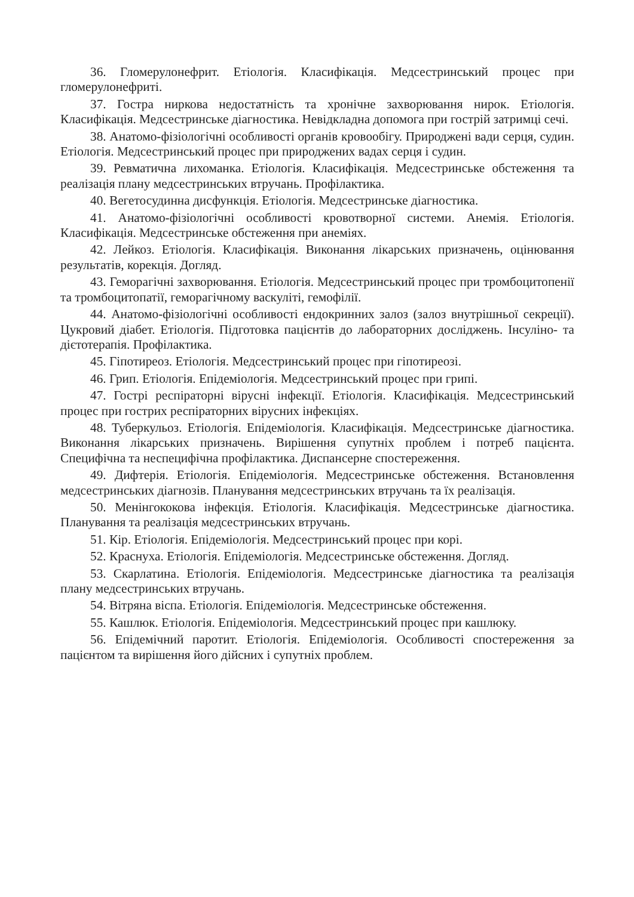36. Гломерулонефрит. Етіологія. Класифікація. Медсестринський процес при гломерулонефриті.
37. Гостра ниркова недостатність та хронічне захворювання нирок. Етіологія. Класифікація. Медсестринське діагностика. Невідкладна допомога при гострій затримці сечі.
38. Анатомо-фізіологічні особливості органів кровообігу. Природжені вади серця, судин. Етіологія. Медсестринський процес при природжених вадах серця і судин.
39. Ревматична лихоманка. Етіологія. Класифікація. Медсестринське обстеження та реалізація плану медсестринських втручань. Профілактика.
40. Вегетосудинна дисфункція. Етіологія. Медсестринське діагностика.
41. Анатомо-фізіологічні особливості кровотворної системи. Анемія. Етіологія. Класифікація. Медсестринське обстеження при анеміях.
42. Лейкоз. Етіологія. Класифікація. Виконання лікарських призначень, оцінювання результатів, корекція. Догляд.
43. Геморагічні захворювання. Етіологія. Медсестринський процес при тромбоцитопенії та тромбоцитопатії, геморагічному васкуліті, гемофілії.
44. Анатомо-фізіологічні особливості ендокринних залоз (залоз внутрішньої секреції). Цукровий діабет. Етіологія. Підготовка пацієнтів до лабораторних досліджень. Інсуліно- та дієтотерапія. Профілактика.
45. Гіпотиреоз. Етіологія. Медсестринський процес при гіпотиреозі.
46. Грип. Етіологія. Епідеміологія. Медсестринський процес при грипі.
47. Гострі респіраторні вірусні інфекції. Етіологія. Класифікація. Медсестринський процес при гострих респіраторних вірусних інфекціях.
48. Туберкульоз. Етіологія. Епідеміологія. Класифікація. Медсестринське діагностика. Виконання лікарських призначень. Вирішення супутніх проблем і потреб пацієнта. Специфічна та неспецифічна профілактика. Диспансерне спостереження.
49. Дифтерія. Етіологія. Епідеміологія. Медсестринське обстеження. Встановлення медсестринських діагнозів. Планування медсестринських втручань та їх реалізація.
50. Менінгококова інфекція. Етіологія. Класифікація. Медсестринське діагностика. Планування та реалізація медсестринських втручань.
51. Кір. Етіологія. Епідеміологія. Медсестринський процес при корі.
52. Краснуха. Етіологія. Епідеміологія. Медсестринське обстеження. Догляд.
53. Скарлатина. Етіологія. Епідеміологія. Медсестринське діагностика та реалізація плану медсестринських втручань.
54. Вітряна віспа. Етіологія. Епідеміологія. Медсестринське обстеження.
55. Кашлюк. Етіологія. Епідеміологія. Медсестринський процес при кашлюку.
56. Епідемічний паротит. Етіологія. Епідеміологія. Особливості спостереження за пацієнтом та вирішення його дійсних і супутніх проблем.